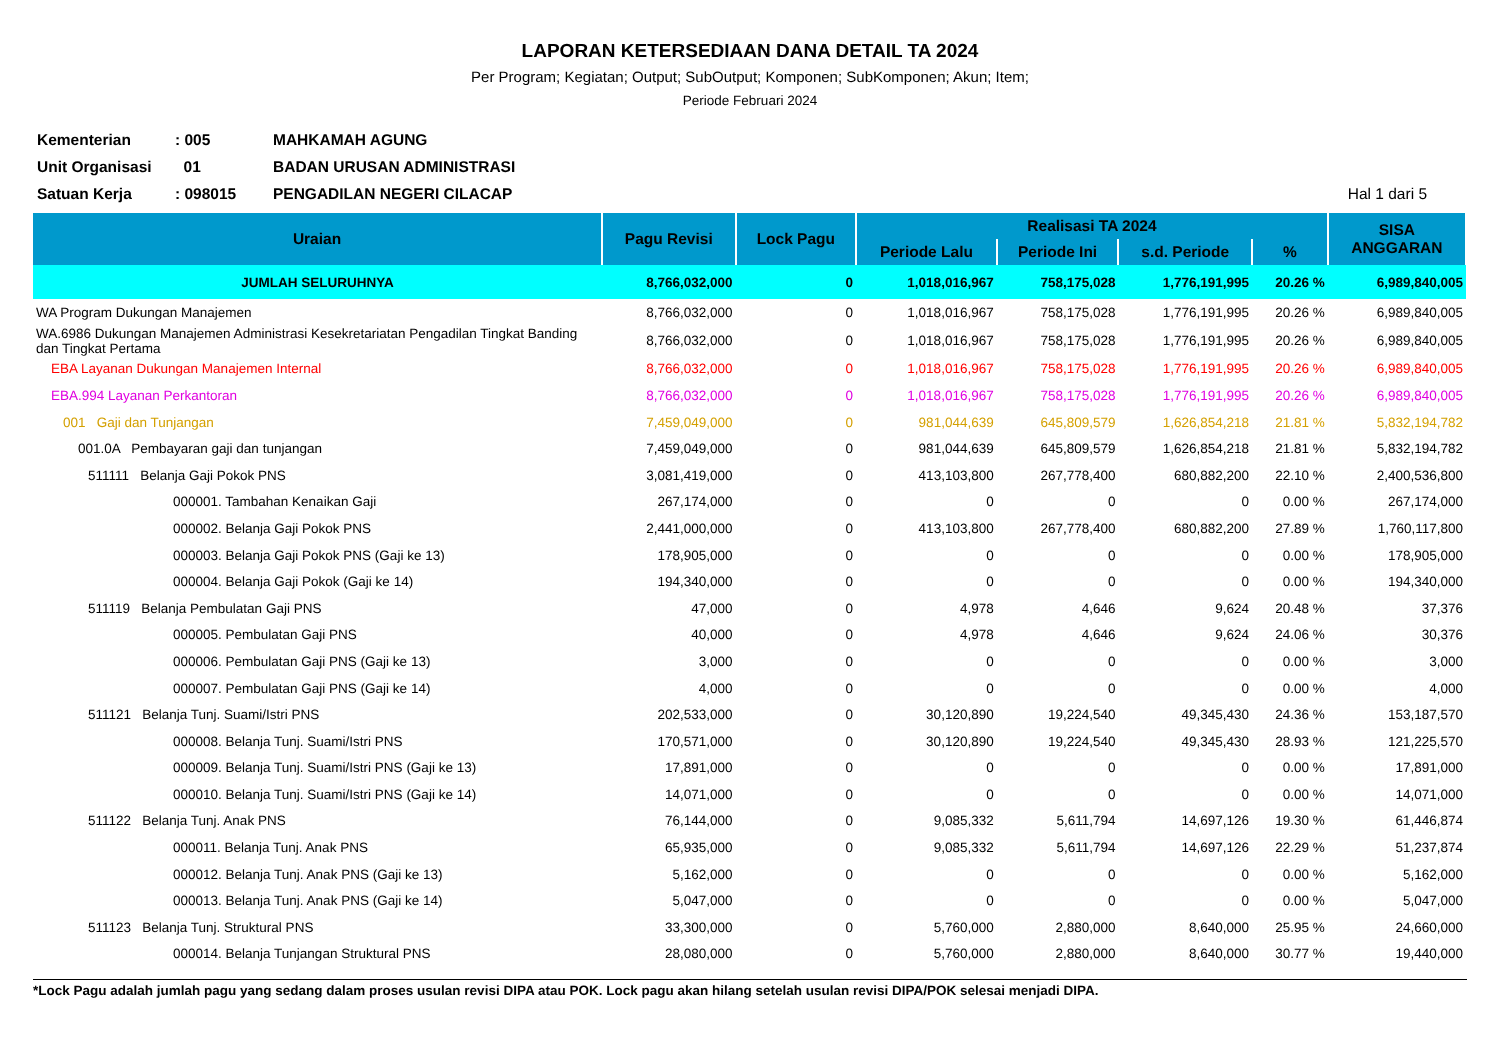LAPORAN KETERSEDIAAN DANA DETAIL TA 2024
Per Program; Kegiatan; Output; SubOutput; Komponen; SubKomponen; Akun; Item;
Periode Februari 2024
| Kementerian | : 005 | MAHKAMAH AGUNG | |
| Unit Organisasi | 01 | BADAN URUSAN ADMINISTRASI | |
| Satuan Kerja | : 098015 | PENGADILAN NEGERI CILACAP | Hal 1 dari 5 |
| Uraian | Pagu Revisi | Lock Pagu | Realisasi TA 2024 | | | | SISA ANGGARAN |
| --- | --- | --- | --- | --- | --- | --- | --- |
| | | | Periode Lalu | Periode Ini | s.d. Periode | % | |
| JUMLAH SELURUHNYA | 8,766,032,000 | 0 | 1,018,016,967 | 758,175,028 | 1,776,191,995 | 20.26 % | 6,989,840,005 |
| WA Program Dukungan Manajemen | 8,766,032,000 | 0 | 1,018,016,967 | 758,175,028 | 1,776,191,995 | 20.26 % | 6,989,840,005 |
| WA.6986 Dukungan Manajemen Administrasi Kesekretariatan Pengadilan Tingkat Banding dan Tingkat Pertama | 8,766,032,000 | 0 | 1,018,016,967 | 758,175,028 | 1,776,191,995 | 20.26 % | 6,989,840,005 |
| EBA Layanan Dukungan Manajemen Internal | 8,766,032,000 | 0 | 1,018,016,967 | 758,175,028 | 1,776,191,995 | 20.26 % | 6,989,840,005 |
| EBA.994 Layanan Perkantoran | 8,766,032,000 | 0 | 1,018,016,967 | 758,175,028 | 1,776,191,995 | 20.26 % | 6,989,840,005 |
| 001 Gaji dan Tunjangan | 7,459,049,000 | 0 | 981,044,639 | 645,809,579 | 1,626,854,218 | 21.81 % | 5,832,194,782 |
| 001.0A Pembayaran gaji dan tunjangan | 7,459,049,000 | 0 | 981,044,639 | 645,809,579 | 1,626,854,218 | 21.81 % | 5,832,194,782 |
| 511111 Belanja Gaji Pokok PNS | 3,081,419,000 | 0 | 413,103,800 | 267,778,400 | 680,882,200 | 22.10 % | 2,400,536,800 |
| 000001. Tambahan Kenaikan Gaji | 267,174,000 | 0 | 0 | 0 | 0 | 0.00 % | 267,174,000 |
| 000002. Belanja Gaji Pokok PNS | 2,441,000,000 | 0 | 413,103,800 | 267,778,400 | 680,882,200 | 27.89 % | 1,760,117,800 |
| 000003. Belanja Gaji Pokok PNS (Gaji ke 13) | 178,905,000 | 0 | 0 | 0 | 0 | 0.00 % | 178,905,000 |
| 000004. Belanja Gaji Pokok (Gaji ke 14) | 194,340,000 | 0 | 0 | 0 | 0 | 0.00 % | 194,340,000 |
| 511119 Belanja Pembulatan Gaji PNS | 47,000 | 0 | 4,978 | 4,646 | 9,624 | 20.48 % | 37,376 |
| 000005. Pembulatan Gaji PNS | 40,000 | 0 | 4,978 | 4,646 | 9,624 | 24.06 % | 30,376 |
| 000006. Pembulatan Gaji PNS (Gaji ke 13) | 3,000 | 0 | 0 | 0 | 0 | 0.00 % | 3,000 |
| 000007. Pembulatan Gaji PNS (Gaji ke 14) | 4,000 | 0 | 0 | 0 | 0 | 0.00 % | 4,000 |
| 511121 Belanja Tunj. Suami/Istri PNS | 202,533,000 | 0 | 30,120,890 | 19,224,540 | 49,345,430 | 24.36 % | 153,187,570 |
| 000008. Belanja Tunj. Suami/Istri PNS | 170,571,000 | 0 | 30,120,890 | 19,224,540 | 49,345,430 | 28.93 % | 121,225,570 |
| 000009. Belanja Tunj. Suami/Istri PNS (Gaji ke 13) | 17,891,000 | 0 | 0 | 0 | 0 | 0.00 % | 17,891,000 |
| 000010. Belanja Tunj. Suami/Istri PNS (Gaji ke 14) | 14,071,000 | 0 | 0 | 0 | 0 | 0.00 % | 14,071,000 |
| 511122 Belanja Tunj. Anak PNS | 76,144,000 | 0 | 9,085,332 | 5,611,794 | 14,697,126 | 19.30 % | 61,446,874 |
| 000011. Belanja Tunj. Anak PNS | 65,935,000 | 0 | 9,085,332 | 5,611,794 | 14,697,126 | 22.29 % | 51,237,874 |
| 000012. Belanja Tunj. Anak PNS (Gaji ke 13) | 5,162,000 | 0 | 0 | 0 | 0 | 0.00 % | 5,162,000 |
| 000013. Belanja Tunj. Anak PNS (Gaji ke 14) | 5,047,000 | 0 | 0 | 0 | 0 | 0.00 % | 5,047,000 |
| 511123 Belanja Tunj. Struktural PNS | 33,300,000 | 0 | 5,760,000 | 2,880,000 | 8,640,000 | 25.95 % | 24,660,000 |
| 000014. Belanja Tunjangan Struktural PNS | 28,080,000 | 0 | 5,760,000 | 2,880,000 | 8,640,000 | 30.77 % | 19,440,000 |
*Lock Pagu adalah jumlah pagu yang sedang dalam proses usulan revisi DIPA atau POK. Lock pagu akan hilang setelah usulan revisi DIPA/POK selesai menjadi DIPA.